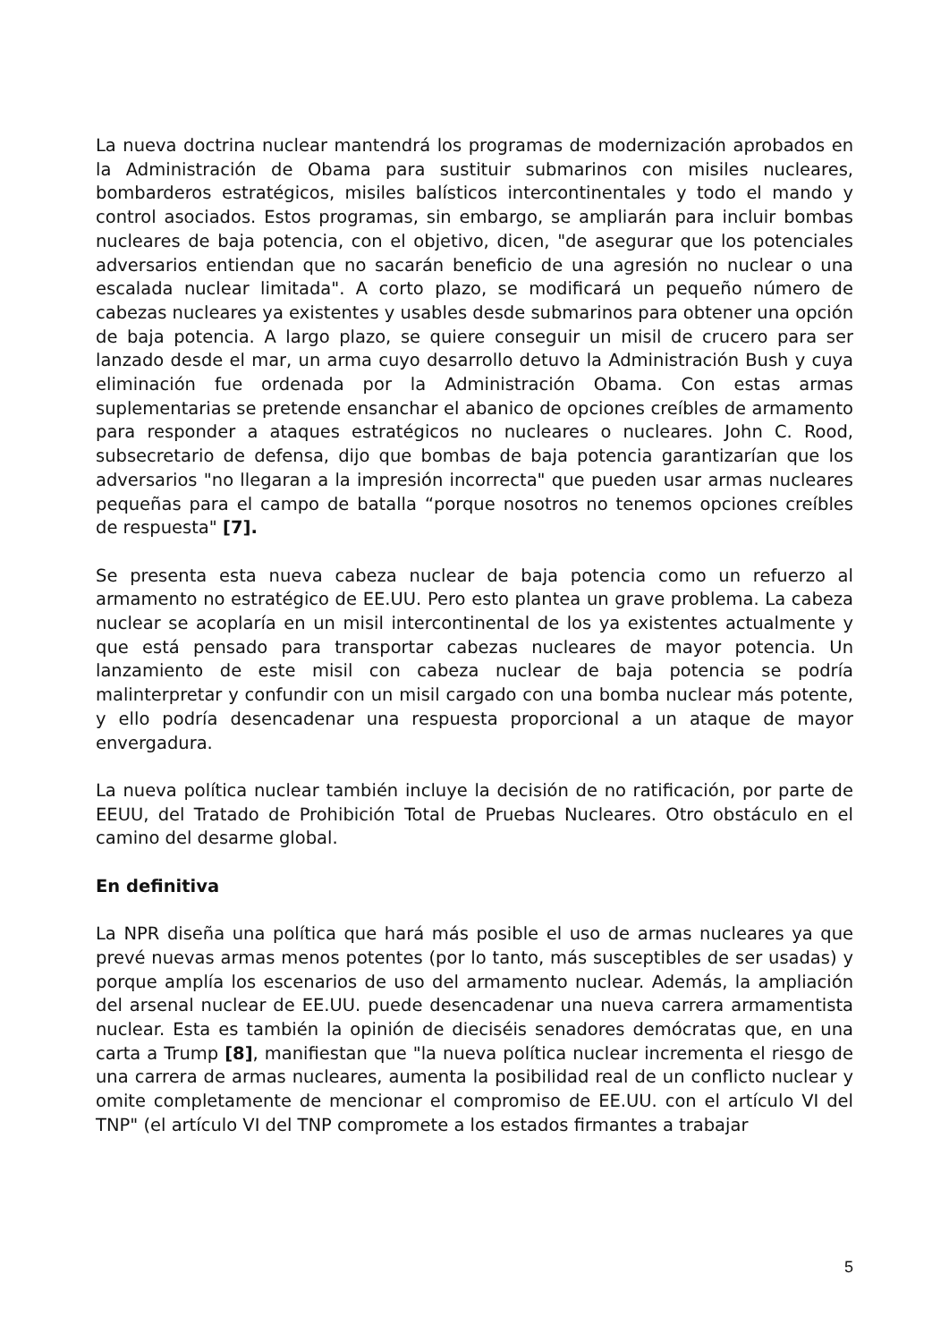La nueva doctrina nuclear mantendrá los programas de modernización aprobados en la Administración de Obama para sustituir submarinos con misiles nucleares, bombarderos estratégicos, misiles balísticos intercontinentales y todo el mando y control asociados. Estos programas, sin embargo, se ampliarán para incluir bombas nucleares de baja potencia, con el objetivo, dicen, "de asegurar que los potenciales adversarios entiendan que no sacarán beneficio de una agresión no nuclear o una escalada nuclear limitada". A corto plazo, se modificará un pequeño número de cabezas nucleares ya existentes y usables desde submarinos para obtener una opción de baja potencia. A largo plazo, se quiere conseguir un misil de crucero para ser lanzado desde el mar, un arma cuyo desarrollo detuvo la Administración Bush y cuya eliminación fue ordenada por la Administración Obama. Con estas armas suplementarias se pretende ensanchar el abanico de opciones creíbles de armamento para responder a ataques estratégicos no nucleares o nucleares. John C. Rood, subsecretario de defensa, dijo que bombas de baja potencia garantizarían que los adversarios "no llegaran a la impresión incorrecta" que pueden usar armas nucleares pequeñas para el campo de batalla “porque nosotros no tenemos opciones creíbles de respuesta" [7].
Se presenta esta nueva cabeza nuclear de baja potencia como un refuerzo al armamento no estratégico de EE.UU. Pero esto plantea un grave problema. La cabeza nuclear se acoplaría en un misil intercontinental de los ya existentes actualmente y que está pensado para transportar cabezas nucleares de mayor potencia. Un lanzamiento de este misil con cabeza nuclear de baja potencia se podría malinterpretar y confundir con un misil cargado con una bomba nuclear más potente, y ello podría desencadenar una respuesta proporcional a un ataque de mayor envergadura.
La nueva política nuclear también incluye la decisión de no ratificación, por parte de EEUU, del Tratado de Prohibición Total de Pruebas Nucleares. Otro obstáculo en el camino del desarme global.
En definitiva
La NPR diseña una política que hará más posible el uso de armas nucleares ya que prevé nuevas armas menos potentes (por lo tanto, más susceptibles de ser usadas) y porque amplía los escenarios de uso del armamento nuclear. Además, la ampliación del arsenal nuclear de EE.UU. puede desencadenar una nueva carrera armamentista nuclear. Esta es también la opinión de dieciséis senadores demócratas que, en una carta a Trump [8], manifiestan que "la nueva política nuclear incrementa el riesgo de una carrera de armas nucleares, aumenta la posibilidad real de un conflicto nuclear y omite completamente de mencionar el compromiso de EE.UU. con el artículo VI del TNP" (el artículo VI del TNP compromete a los estados firmantes a trabajar
5